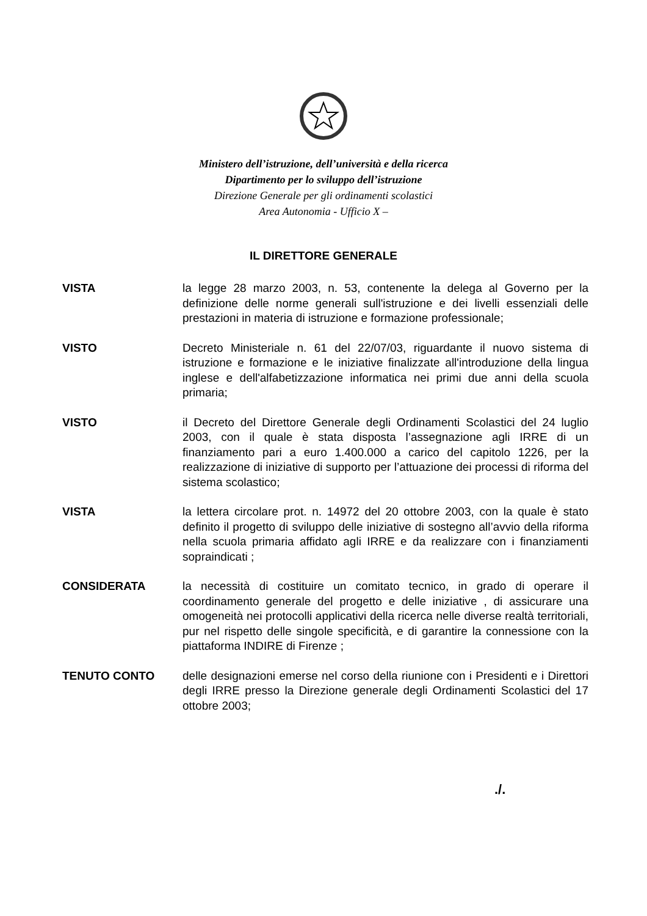Ministero dell’istruzione, dell’università e della ricerca
Dipartimento per lo sviluppo dell’istruzione
Direzione Generale per gli ordinamenti scolastici
Area Autonomia - Ufficio X –
IL DIRETTORE GENERALE
VISTA la legge 28 marzo 2003, n. 53, contenente la delega al Governo per la definizione delle norme generali sull'istruzione e dei livelli essenziali delle prestazioni in materia di istruzione e formazione professionale;
VISTO Decreto Ministeriale n. 61 del 22/07/03, riguardante il nuovo sistema di istruzione e formazione e le iniziative finalizzate all'introduzione della lingua inglese e dell'alfabetizzazione informatica nei primi due anni della scuola primaria;
VISTO il Decreto del Direttore Generale degli Ordinamenti Scolastici del 24 luglio 2003, con il quale è stata disposta l’assegnazione agli IRRE di un finanziamento pari a euro 1.400.000 a carico del capitolo 1226, per la realizzazione di iniziative di supporto per l’attuazione dei processi di riforma del sistema scolastico;
VISTA la lettera circolare prot. n. 14972 del 20 ottobre 2003, con la quale è stato definito il progetto di sviluppo delle iniziative di sostegno all’avvio della riforma nella scuola primaria affidato agli IRRE e da realizzare con i finanziamenti sopraindicati ;
CONSIDERATA la necessità di costituire un comitato tecnico, in grado di operare il coordinamento generale del progetto e delle iniziative , di assicurare una omogeneità nei protocolli applicativi della ricerca nelle diverse realtà territoriali, pur nel rispetto delle singole specificità, e di garantire la connessione con la piattaforma INDIRE di Firenze ;
TENUTO CONTO delle designazioni emerse nel corso della riunione con i Presidenti e i Direttori degli IRRE presso la Direzione generale degli Ordinamenti Scolastici del 17 ottobre 2003;
./.